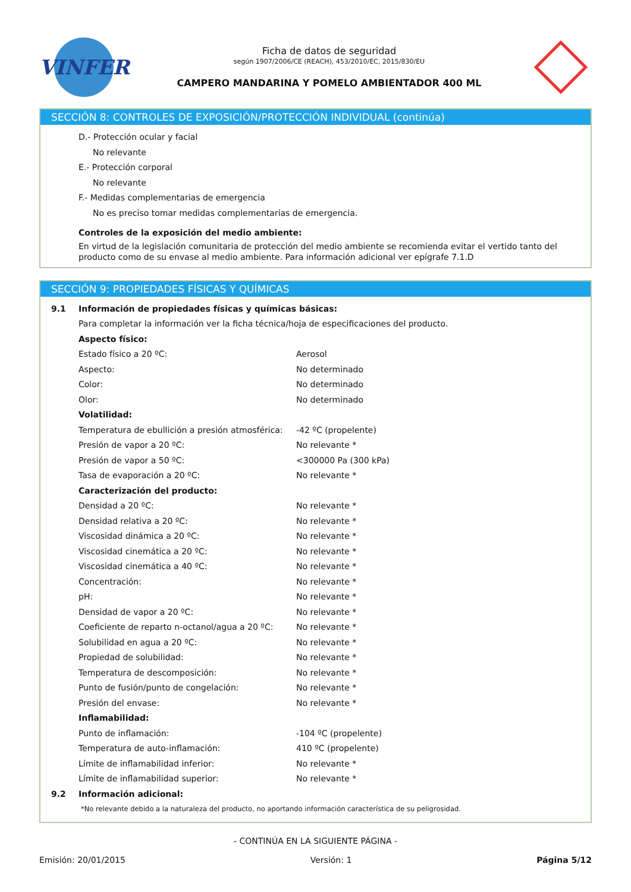VINFER
Ficha de datos de seguridad
según 1907/2006/CE (REACH), 453/2010/EC, 2015/830/EU
CAMPERO MANDARINA Y POMELO AMBIENTADOR 400 ML
SECCIÓN 8: CONTROLES DE EXPOSICIÓN/PROTECCIÓN INDIVIDUAL (continúa)
D.- Protección ocular y facial
No relevante
E.- Protección corporal
No relevante
F.- Medidas complementarias de emergencia
No es preciso tomar medidas complementarias de emergencia.
Controles de la exposición del medio ambiente:
En virtud de la legislación comunitaria de protección del medio ambiente se recomienda evitar el vertido tanto del producto como de su envase al medio ambiente. Para información adicional ver epígrafe 7.1.D
SECCIÓN 9: PROPIEDADES FÍSICAS Y QUÍMICAS
| 9.1 | Información de propiedades físicas y químicas básicas: | |
| | Para completar la información ver la ficha técnica/hoja de especificaciones del producto. | |
| | Aspecto físico: | |
| | Estado físico a 20 ºC: | Aerosol |
| | Aspecto: | No determinado |
| | Color: | No determinado |
| | Olor: | No determinado |
| | Volatilidad: | |
| | Temperatura de ebullición a presión atmosférica: | -42 ºC (propelente) |
| | Presión de vapor a 20 ºC: | No relevante * |
| | Presión de vapor a 50 ºC: | <300000 Pa (300 kPa) |
| | Tasa de evaporación a 20 ºC: | No relevante * |
| | Caracterización del producto: | |
| | Densidad a 20 ºC: | No relevante * |
| | Densidad relativa a 20 ºC: | No relevante * |
| | Viscosidad dinámica a 20 ºC: | No relevante * |
| | Viscosidad cinemática a 20 ºC: | No relevante * |
| | Viscosidad cinemática a 40 ºC: | No relevante * |
| | Concentración: | No relevante * |
| | pH: | No relevante * |
| | Densidad de vapor a 20 ºC: | No relevante * |
| | Coeficiente de reparto n-octanol/agua a 20 ºC: | No relevante * |
| | Solubilidad en agua a 20 ºC: | No relevante * |
| | Propiedad de solubilidad: | No relevante * |
| | Temperatura de descomposición: | No relevante * |
| | Punto de fusión/punto de congelación: | No relevante * |
| | Presión del envase: | No relevante * |
| | Inflamabilidad: | |
| | Punto de inflamación: | -104 ºC (propelente) |
| | Temperatura de auto-inflamación: | 410 ºC (propelente) |
| | Límite de inflamabilidad inferior: | No relevante * |
| | Límite de inflamabilidad superior: | No relevante * |
| 9.2 | Información adicional: | |
| | *No relevante debido a la naturaleza del producto, no aportando información característica de su peligrosidad. | |
- CONTINÚA EN LA SIGUIENTE PÁGINA -
Emisión: 20/01/2015 Versión: 1 Página 5/12